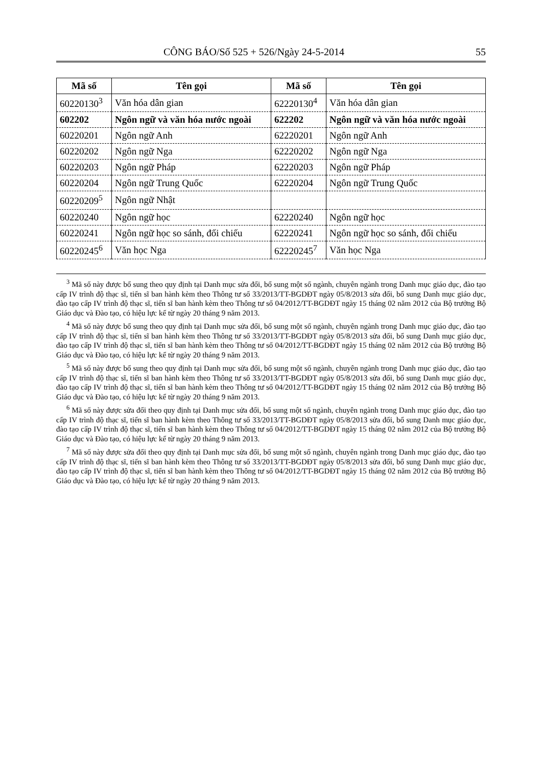CÔNG BÁO/Số 525 + 526/Ngày 24-5-2014 55
| Mã số | Tên gọi | Mã số | Tên gọi |
| --- | --- | --- | --- |
| 60220130<sup>3</sup> | Văn hóa dân gian | 62220130<sup>4</sup> | Văn hóa dân gian |
| 602202 | Ngôn ngữ và văn hóa nước ngoài | 622202 | Ngôn ngữ và văn hóa nước ngoài |
| 60220201 | Ngôn ngữ Anh | 62220201 | Ngôn ngữ Anh |
| 60220202 | Ngôn ngữ Nga | 62220202 | Ngôn ngữ Nga |
| 60220203 | Ngôn ngữ Pháp | 62220203 | Ngôn ngữ Pháp |
| 60220204 | Ngôn ngữ Trung Quốc | 62220204 | Ngôn ngữ Trung Quốc |
| 60220209<sup>5</sup> | Ngôn ngữ Nhật | | |
| 60220240 | Ngôn ngữ học | 62220240 | Ngôn ngữ học |
| 60220241 | Ngôn ngữ học so sánh, đối chiếu | 62220241 | Ngôn ngữ học so sánh, đối chiếu |
| 60220245<sup>6</sup> | Văn học Nga | 62220245<sup>7</sup> | Văn học Nga |
<sup>3</sup> Mã số này được bổ sung theo quy định tại Danh mục sửa đổi, bổ sung một số ngành, chuyên ngành trong Danh mục giáo dục, đào tạo cấp IV trình độ thạc sĩ, tiến sĩ ban hành kèm theo Thông tư số 33/2013/TT-BGDĐT ngày 05/8/2013 sửa đổi, bổ sung Danh mục giáo dục, đào tạo cấp IV trình độ thạc sĩ, tiến sĩ ban hành kèm theo Thông tư số 04/2012/TT-BGDĐT ngày 15 tháng 02 năm 2012 của Bộ trưởng Bộ Giáo dục và Đào tạo, có hiệu lực kể từ ngày 20 tháng 9 năm 2013.
<sup>4</sup> Mã số này được bổ sung theo quy định tại Danh mục sửa đổi, bổ sung một số ngành, chuyên ngành trong Danh mục giáo dục, đào tạo cấp IV trình độ thạc sĩ, tiến sĩ ban hành kèm theo Thông tư số 33/2013/TT-BGDĐT ngày 05/8/2013 sửa đổi, bổ sung Danh mục giáo dục, đào tạo cấp IV trình độ thạc sĩ, tiến sĩ ban hành kèm theo Thông tư số 04/2012/TT-BGDĐT ngày 15 tháng 02 năm 2012 của Bộ trưởng Bộ Giáo dục và Đào tạo, có hiệu lực kể từ ngày 20 tháng 9 năm 2013.
<sup>5</sup> Mã số này được bổ sung theo quy định tại Danh mục sửa đổi, bổ sung một số ngành, chuyên ngành trong Danh mục giáo dục, đào tạo cấp IV trình độ thạc sĩ, tiến sĩ ban hành kèm theo Thông tư số 33/2013/TT-BGDĐT ngày 05/8/2013 sửa đổi, bổ sung Danh mục giáo dục, đào tạo cấp IV trình độ thạc sĩ, tiến sĩ ban hành kèm theo Thông tư số 04/2012/TT-BGDĐT ngày 15 tháng 02 năm 2012 của Bộ trưởng Bộ Giáo dục và Đào tạo, có hiệu lực kể từ ngày 20 tháng 9 năm 2013.
<sup>6</sup> Mã số này được sửa đổi theo quy định tại Danh mục sửa đổi, bổ sung một số ngành, chuyên ngành trong Danh mục giáo dục, đào tạo cấp IV trình độ thạc sĩ, tiến sĩ ban hành kèm theo Thông tư số 33/2013/TT-BGDĐT ngày 05/8/2013 sửa đổi, bổ sung Danh mục giáo dục, đào tạo cấp IV trình độ thạc sĩ, tiến sĩ ban hành kèm theo Thông tư số 04/2012/TT-BGDĐT ngày 15 tháng 02 năm 2012 của Bộ trưởng Bộ Giáo dục và Đào tạo, có hiệu lực kể từ ngày 20 tháng 9 năm 2013.
<sup>7</sup> Mã số này được sửa đổi theo quy định tại Danh mục sửa đổi, bổ sung một số ngành, chuyên ngành trong Danh mục giáo dục, đào tạo cấp IV trình độ thạc sĩ, tiến sĩ ban hành kèm theo Thông tư số 33/2013/TT-BGDĐT ngày 05/8/2013 sửa đổi, bổ sung Danh mục giáo dục, đào tạo cấp IV trình độ thạc sĩ, tiến sĩ ban hành kèm theo Thông tư số 04/2012/TT-BGDĐT ngày 15 tháng 02 năm 2012 của Bộ trưởng Bộ Giáo dục và Đào tạo, có hiệu lực kể từ ngày 20 tháng 9 năm 2013.